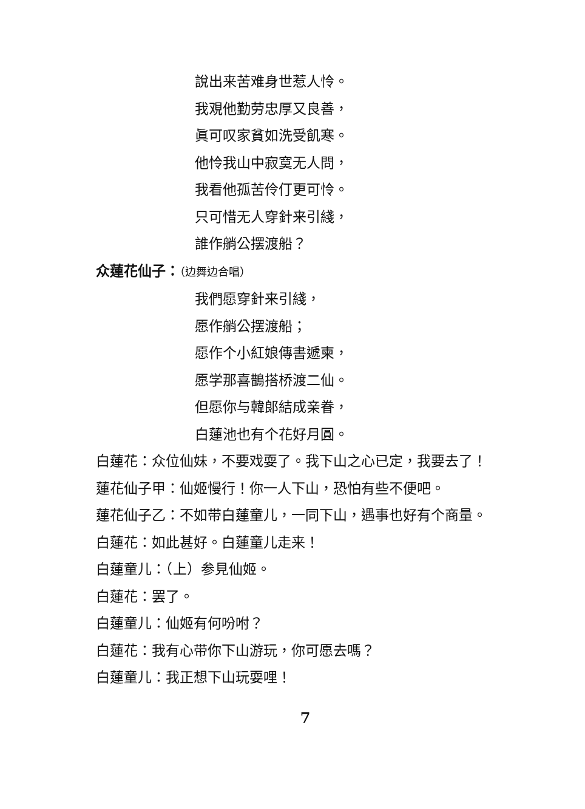說出来苦难身世惹人怜。
我覌他勤劳忠厚又良善，
眞可叹家貧如洗受飢寒。
他怜我山中寂寞无人問，
我看他孤苦伶仃更可怜。
只可惜无人穿針来引綫，
誰作艄公摆渡船？
众蓮花仙子：（边舞边合唱）
我們愿穿針来引綫，
愿作艄公摆渡船；
愿作个小紅娘傳書遞柬，
愿学那喜鵲搭桥渡二仙。
但愿你与韓郎結成亲眷，
白蓮池也有个花好月圓。
白蓮花：众位仙妹，不要戏耍了。我下山之心已定，我要去了！
蓮花仙子甲：仙姬慢行！你一人下山，恐怕有些不便吧。
蓮花仙子乙：不如带白蓮童儿，一同下山，遇事也好有个商量。
白蓮花：如此甚好。白蓮童儿走来！
白蓮童儿：（上）参見仙姬。
白蓮花：罢了。
白蓮童儿：仙姬有何吩咐？
白蓮花：我有心带你下山游玩，你可愿去嗎？
白蓮童儿：我正想下山玩耍哩！
7